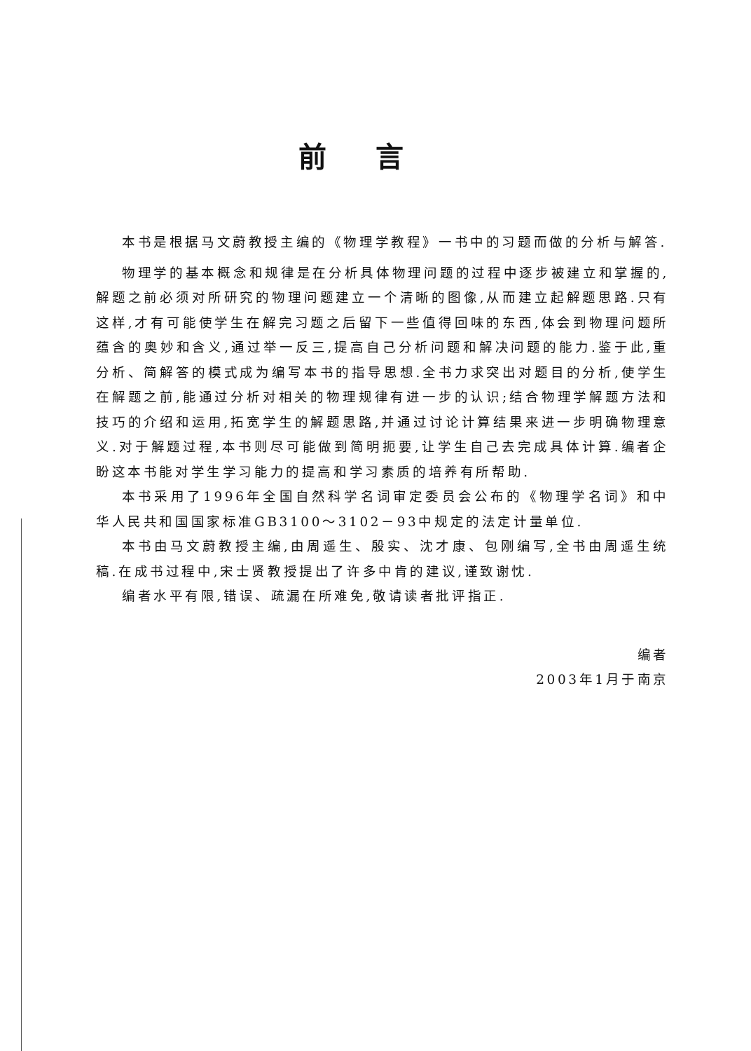前言
本书是根据马文蔚教授主编的《物理学教程》一书中的习题而做的分析与解答.
物理学的基本概念和规律是在分析具体物理问题的过程中逐步被建立和掌握的,解题之前必须对所研究的物理问题建立一个清晰的图像,从而建立起解题思路.只有这样,才有可能使学生在解完习题之后留下一些值得回味的东西,体会到物理问题所蕴含的奥妙和含义,通过举一反三,提高自己分析问题和解决问题的能力.鉴于此,重分析、简解答的模式成为编写本书的指导思想.全书力求突出对题目的分析,使学生在解题之前,能通过分析对相关的物理规律有进一步的认识;结合物理学解题方法和技巧的介绍和运用,拓宽学生的解题思路,并通过讨论计算结果来进一步明确物理意义.对于解题过程,本书则尽可能做到简明扼要,让学生自己去完成具体计算.编者企盼这本书能对学生学习能力的提高和学习素质的培养有所帮助.
本书采用了1996年全国自然科学名词审定委员会公布的《物理学名词》和中华人民共和国国家标准GB3100～3102－93中规定的法定计量单位.
本书由马文蔚教授主编,由周遥生、殷实、沈才康、包刚编写,全书由周遥生统稿.在成书过程中,宋士贤教授提出了许多中肯的建议,谨致谢忱.
编者水平有限,错误、疏漏在所难免,敬请读者批评指正.
编者
2003年1月于南京